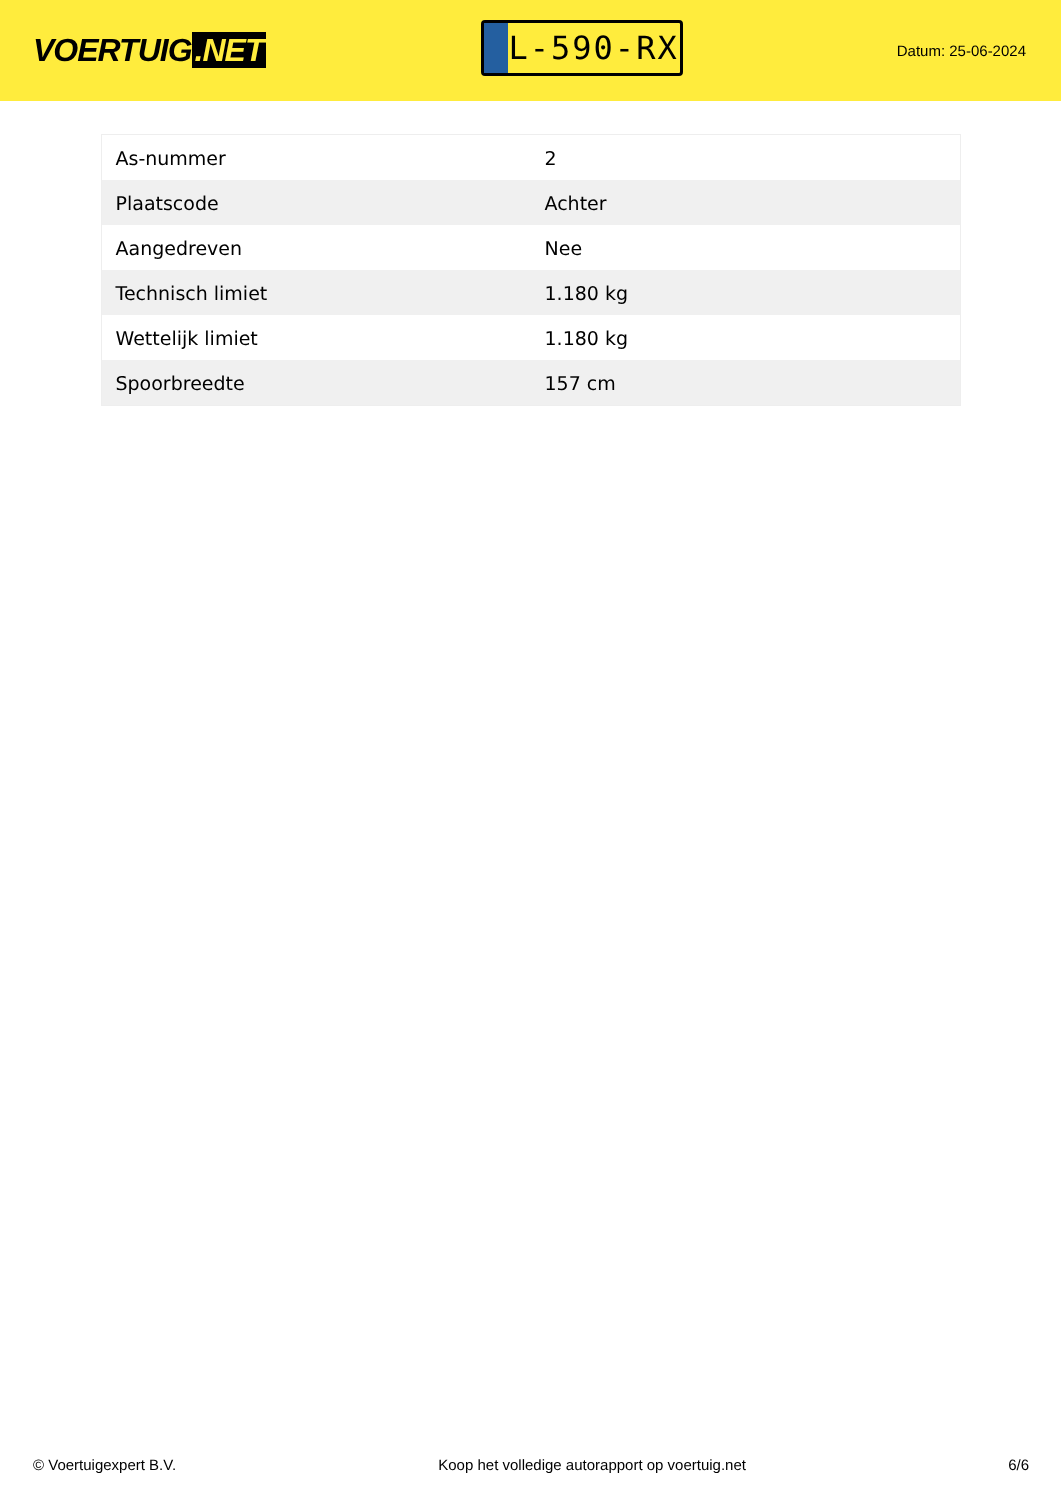VOERTUIG.NET
L-590-RX
Datum: 25-06-2024
| As-nummer | 2 |
| Plaatscode | Achter |
| Aangedreven | Nee |
| Technisch limiet | 1.180 kg |
| Wettelijk limiet | 1.180 kg |
| Spoorbreedte | 157 cm |
© Voertuigexpert B.V. Koop het volledige autorapport op voertuig.net 6/6